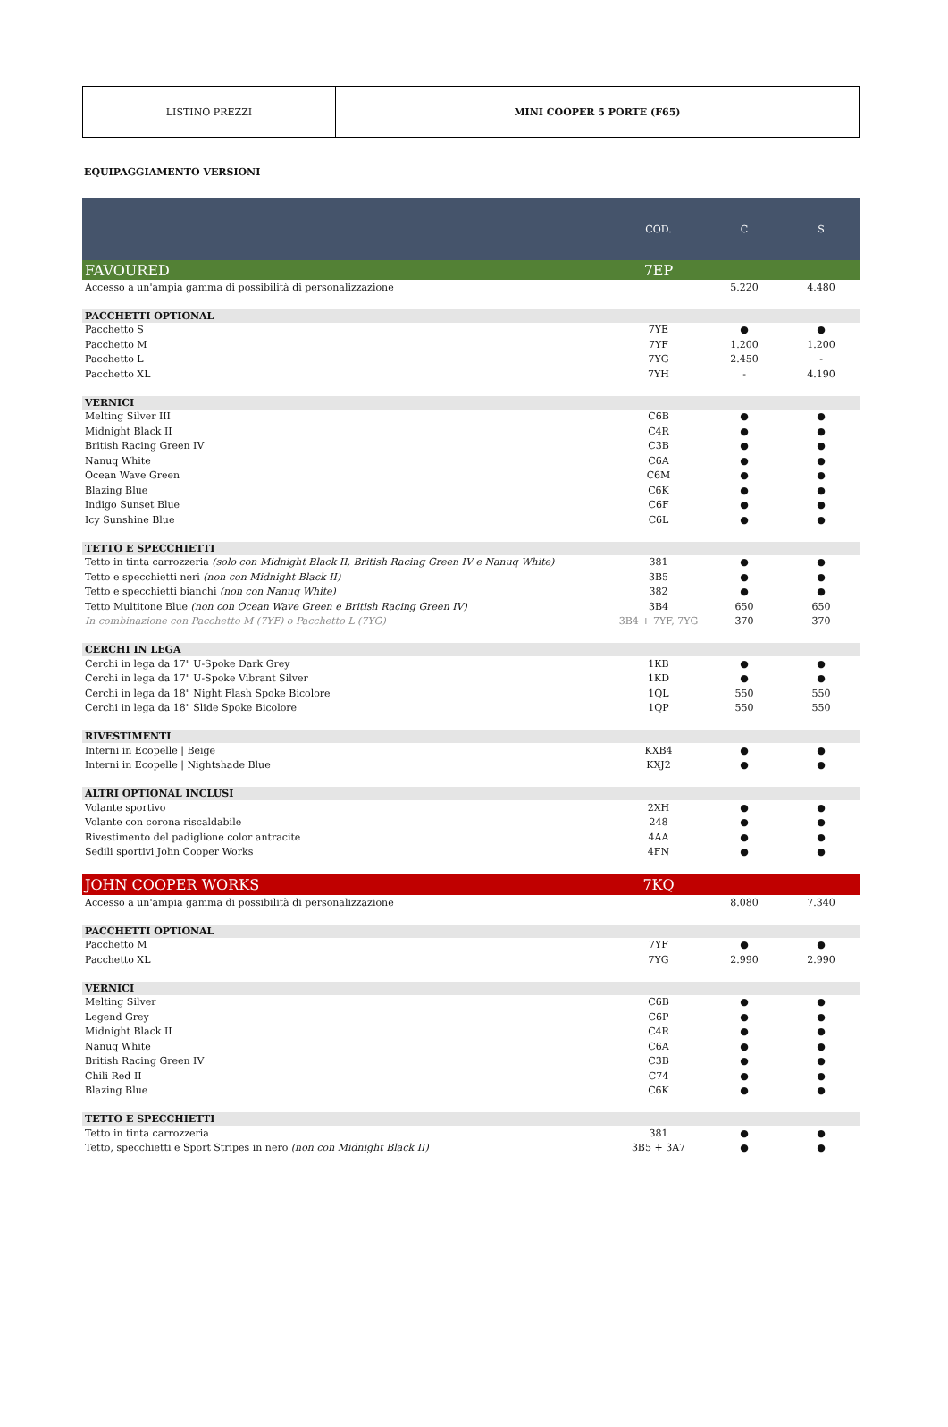LISTINO PREZZI MINI COOPER 5 PORTE (F65)
EQUIPAGGIAMENTO VERSIONI
| | COD. | C | S |
| --- | --- | --- | --- |
| FAVOURED | 7EP | | |
| Accesso a un'ampia gamma di possibilità di personalizzazione | | 5.220 | 4.480 |
| PACCHETTI OPTIONAL | | | |
| Pacchetto S | 7YE | ● | ● |
| Pacchetto M | 7YF | 1.200 | 1.200 |
| Pacchetto L | 7YG | 2.450 | - |
| Pacchetto XL | 7YH | - | 4.190 |
| VERNICI | | | |
| Melting Silver III | C6B | ● | ● |
| Midnight Black II | C4R | ● | ● |
| British Racing Green IV | C3B | ● | ● |
| Nanuq White | C6A | ● | ● |
| Ocean Wave Green | C6M | ● | ● |
| Blazing Blue | C6K | ● | ● |
| Indigo Sunset Blue | C6F | ● | ● |
| Icy Sunshine Blue | C6L | ● | ● |
| TETTO E SPECCHIETTI | | | |
| Tetto in tinta carrozzeria (solo con Midnight Black II, British Racing Green IV e Nanuq White) | 381 | ● | ● |
| Tetto e specchietti neri (non con Midnight Black II) | 3B5 | ● | ● |
| Tetto e specchietti bianchi (non con Nanuq White) | 382 | ● | ● |
| Tetto Multitone Blue (non con Ocean Wave Green e British Racing Green IV) | 3B4 | 650 | 650 |
| In combinazione con Pacchetto M (7YF) o Pacchetto L (7YG) | 3B4 + 7YF, 7YG | 370 | 370 |
| CERCHI IN LEGA | | | |
| Cerchi in lega da 17" U-Spoke Dark Grey | 1KB | ● | ● |
| Cerchi in lega da 17" U-Spoke Vibrant Silver | 1KD | ● | ● |
| Cerchi in lega da 18" Night Flash Spoke Bicolore | 1QL | 550 | 550 |
| Cerchi in lega da 18" Slide Spoke Bicolore | 1QP | 550 | 550 |
| RIVESTIMENTI | | | |
| Interni in Ecopelle / Beige | KXB4 | ● | ● |
| Interni in Ecopelle / Nightshade Blue | KXJ2 | ● | ● |
| ALTRI OPTIONAL INCLUSI | | | |
| Volante sportivo | 2XH | ● | ● |
| Volante con corona riscaldabile | 248 | ● | ● |
| Rivestimento del padiglione color antracite | 4AA | ● | ● |
| Sedili sportivi John Cooper Works | 4FN | ● | ● |
| JOHN COOPER WORKS | 7KQ | | |
| Accesso a un'ampia gamma di possibilità di personalizzazione | | 8.080 | 7.340 |
| PACCHETTI OPTIONAL | | | |
| Pacchetto M | 7YF | ● | ● |
| Pacchetto XL | 7YG | 2.990 | 2.990 |
| VERNICI | | | |
| Melting Silver | C6B | ● | ● |
| Legend Grey | C6P | ● | ● |
| Midnight Black II | C4R | ● | ● |
| Nanuq White | C6A | ● | ● |
| British Racing Green IV | C3B | ● | ● |
| Chili Red II | C74 | ● | ● |
| Blazing Blue | C6K | ● | ● |
| TETTO E SPECCHIETTI | | | |
| Tetto in tinta carrozzeria | 381 | ● | ● |
| Tetto, specchietti e Sport Stripes in nero (non con Midnight Black II) | 3B5 + 3A7 | ● | ● |